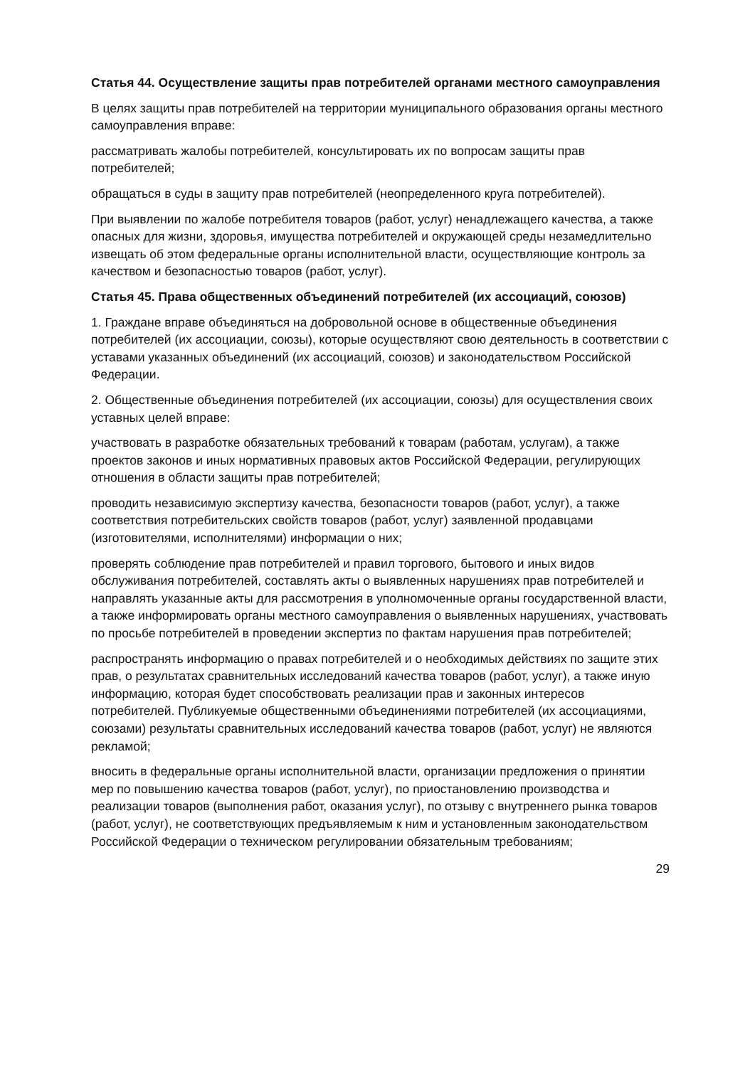Статья 44. Осуществление защиты прав потребителей органами местного самоуправления
В целях защиты прав потребителей на территории муниципального образования органы местного самоуправления вправе:
рассматривать жалобы потребителей, консультировать их по вопросам защиты прав потребителей;
обращаться в суды в защиту прав потребителей (неопределенного круга потребителей).
При выявлении по жалобе потребителя товаров (работ, услуг) ненадлежащего качества, а также опасных для жизни, здоровья, имущества потребителей и окружающей среды незамедлительно извещать об этом федеральные органы исполнительной власти, осуществляющие контроль за качеством и безопасностью товаров (работ, услуг).
Статья 45. Права общественных объединений потребителей (их ассоциаций, союзов)
1. Граждане вправе объединяться на добровольной основе в общественные объединения потребителей (их ассоциации, союзы), которые осуществляют свою деятельность в соответствии с уставами указанных объединений (их ассоциаций, союзов) и законодательством Российской Федерации.
2. Общественные объединения потребителей (их ассоциации, союзы) для осуществления своих уставных целей вправе:
участвовать в разработке обязательных требований к товарам (работам, услугам), а также проектов законов и иных нормативных правовых актов Российской Федерации, регулирующих отношения в области защиты прав потребителей;
проводить независимую экспертизу качества, безопасности товаров (работ, услуг), а также соответствия потребительских свойств товаров (работ, услуг) заявленной продавцами (изготовителями, исполнителями) информации о них;
проверять соблюдение прав потребителей и правил торгового, бытового и иных видов обслуживания потребителей, составлять акты о выявленных нарушениях прав потребителей и направлять указанные акты для рассмотрения в уполномоченные органы государственной власти, а также информировать органы местного самоуправления о выявленных нарушениях, участвовать по просьбе потребителей в проведении экспертиз по фактам нарушения прав потребителей;
распространять информацию о правах потребителей и о необходимых действиях по защите этих прав, о результатах сравнительных исследований качества товаров (работ, услуг), а также иную информацию, которая будет способствовать реализации прав и законных интересов потребителей. Публикуемые общественными объединениями потребителей (их ассоциациями, союзами) результаты сравнительных исследований качества товаров (работ, услуг) не являются рекламой;
вносить в федеральные органы исполнительной власти, организации предложения о принятии мер по повышению качества товаров (работ, услуг), по приостановлению производства и реализации товаров (выполнения работ, оказания услуг), по отзыву с внутреннего рынка товаров (работ, услуг), не соответствующих предъявляемым к ним и установленным законодательством Российской Федерации о техническом регулировании обязательным требованиям;
29